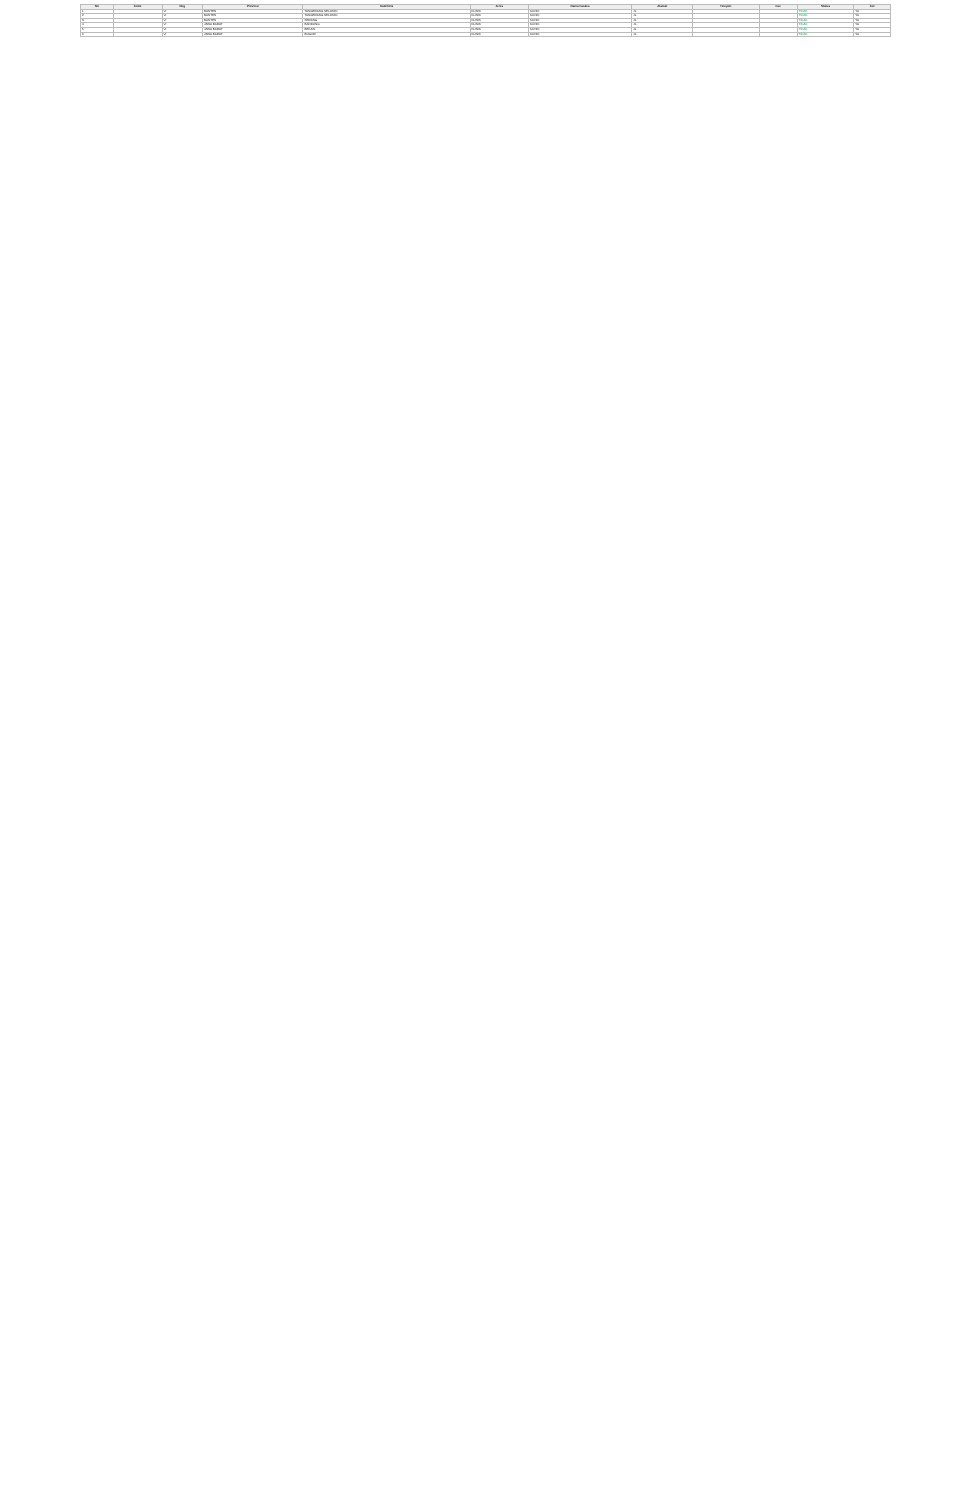| No | Kode | Reg | Provinsi | Kab/Kota | Jenis | Nama Faskes | Alamat | Telepon | Fax | Status | Ket |
| --- | --- | --- | --- | --- | --- | --- | --- | --- | --- | --- | --- |
| 1 | | VI | BANTEN | TANGERANG SELATAN | KLINIK | KLINIK | JL. | | | TIDAK | YA |
| 2 | | VI | BANTEN | TANGERANG SELATAN | KLINIK | KLINIK | JL. | | | TIDAK | YA |
| 3 | | VI | BANTEN | SERANG | KLINIK | KLINIK | JL. | | | TIDAK | YA |
| 4 | | VI | JAWA BARAT | BANDUNG | KLINIK | KLINIK | JL. | | | TIDAK | YA |
| 5 | | VI | JAWA BARAT | BEKASI | KLINIK | KLINIK | JL. | | | TIDAK | YA |
| 6 | | VI | JAWA BARAT | BOGOR | KLINIK | KLINIK | JL. | | | TIDAK | YA |